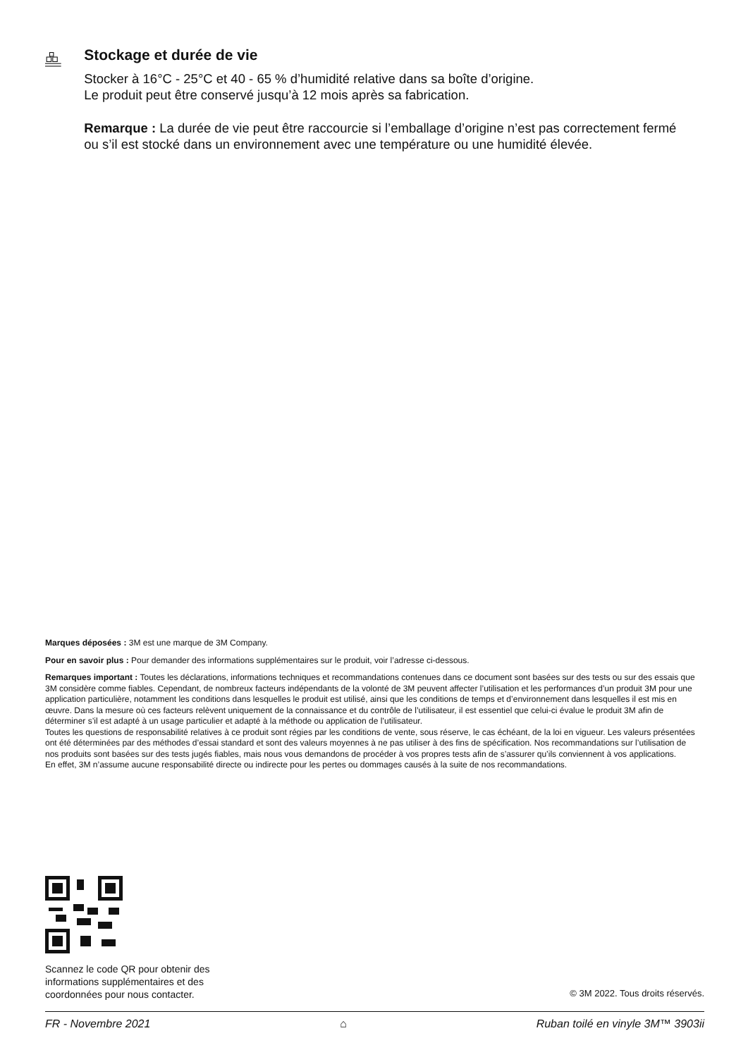Stockage et durée de vie
Stocker à 16°C - 25°C et 40 - 65 % d’humidité relative dans sa boîte d’origine.
Le produit peut être conservé jusqu’à 12 mois après sa fabrication.
Remarque : La durée de vie peut être raccourcie si l’emballage d’origine n’est pas correctement fermé ou s’il est stocké dans un environnement avec une température ou une humidité élevée.
Marques déposées : 3M est une marque de 3M Company.
Pour en savoir plus : Pour demander des informations supplémentaires sur le produit, voir l’adresse ci-dessous.
Remarques important : Toutes les déclarations, informations techniques et recommandations contenues dans ce document sont basées sur des tests ou sur des essais que 3M considère comme fiables. Cependant, de nombreux facteurs indépendants de la volonté de 3M peuvent affecter l’utilisation et les performances d’un produit 3M pour une application particulière, notamment les conditions dans lesquelles le produit est utilisé, ainsi que les conditions de temps et d’environnement dans lesquelles il est mis en œuvre. Dans la mesure où ces facteurs relèvent uniquement de la connaissance et du contrôle de l’utilisateur, il est essentiel que celui-ci évalue le produit 3M afin de déterminer s’il est adapté à un usage particulier et adapté à la méthode ou application de l’utilisateur.
Toutes les questions de responsabilité relatives à ce produit sont régies par les conditions de vente, sous réserve, le cas échéant, de la loi en vigueur. Les valeurs présentées ont été déterminées par des méthodes d’essai standard et sont des valeurs moyennes à ne pas utiliser à des fins de spécification. Nos recommandations sur l’utilisation de nos produits sont basées sur des tests jugés fiables, mais nous vous demandons de procéder à vos propres tests afin de s’assurer qu’ils conviennent à vos applications.
En effet, 3M n’assume aucune responsabilité directe ou indirecte pour les pertes ou dommages causés à la suite de nos recommandations.
Scannez le code QR pour obtenir des
informations supplémentaires et des
coordonnées pour nous contacter.
© 3M 2022. Tous droits réservés.
FR - Novembre 2021 ⌂ Ruban toilé en vinyle 3M™ 3903ii